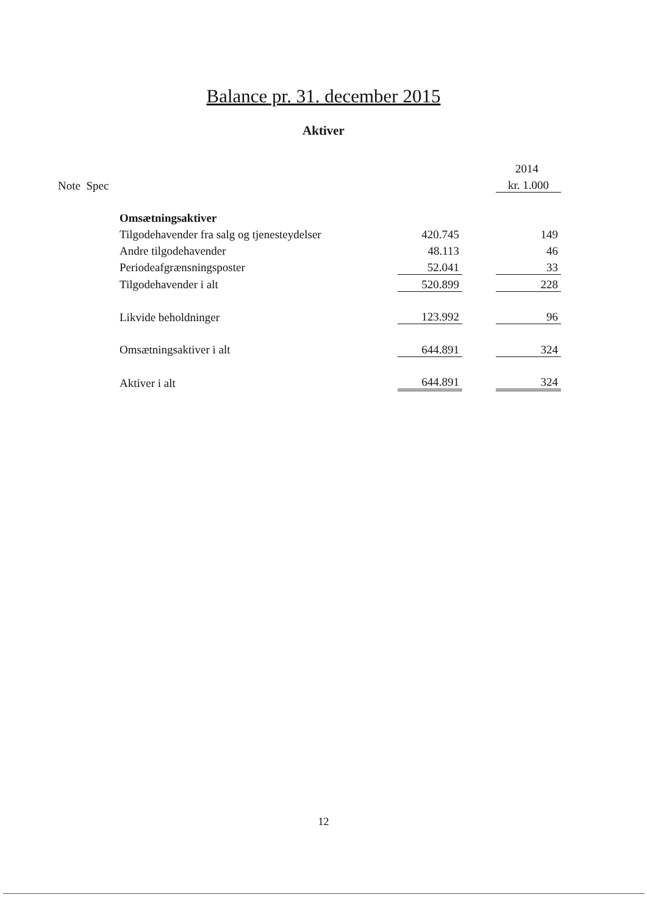Balance pr. 31. december 2015
Aktiver
| | | | | | 2014 |
| Note Spec | | | | | kr. 1.000 |
| | Omsætningsaktiver | | | | |
| | Tilgodehavender fra salg og tjenesteydelser | | 420.745 | | 149 |
| | Andre tilgodehavender | | 48.113 | | 46 |
| | Periodeafgrænsningsposter | | 52.041 | | 33 |
| | Tilgodehavender i alt | | 520.899 | | 228 |
| | Likvide beholdninger | | 123.992 | | 96 |
| | Omsætningsaktiver i alt | | 644.891 | | 324 |
| | Aktiver i alt | | 644.891 | | 324 |
12